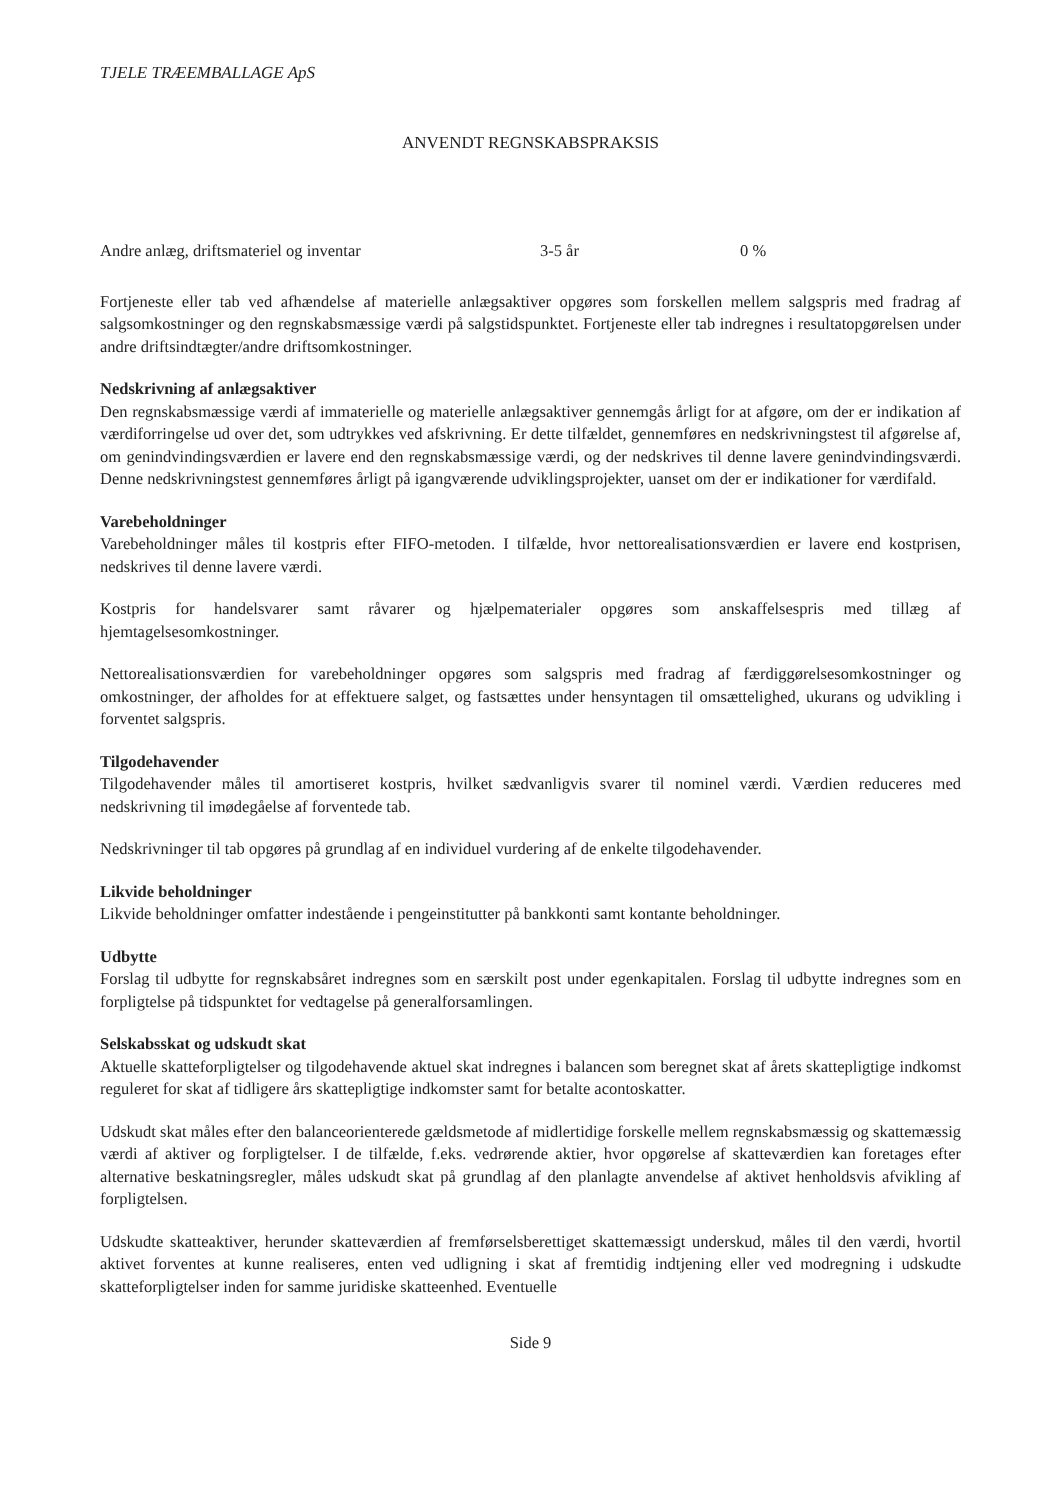TJELE TRÆEMBALLAGE ApS
ANVENDT REGNSKABSPRAKSIS
| Andre anlæg, driftsmateriel og inventar | 3-5 år | 0 % |
Fortjeneste eller tab ved afhændelse af materielle anlægsaktiver opgøres som forskellen mellem salgspris med fradrag af salgsomkostninger og den regnskabsmæssige værdi på salgstidspunktet. Fortjeneste eller tab indregnes i resultatopgørelsen under andre driftsindtægter/andre driftsomkostninger.
Nedskrivning af anlægsaktiver
Den regnskabsmæssige værdi af immaterielle og materielle anlægsaktiver gennemgås årligt for at afgøre, om der er indikation af værdiforringelse ud over det, som udtrykkes ved afskrivning. Er dette tilfældet, gennemføres en nedskrivningstest til afgørelse af, om genindvindingsværdien er lavere end den regnskabsmæssige værdi, og der nedskrives til denne lavere genindvindingsværdi. Denne nedskrivningstest gennemføres årligt på igangværende udviklingsprojekter, uanset om der er indikationer for værdifald.
Varebeholdninger
Varebeholdninger måles til kostpris efter FIFO-metoden. I tilfælde, hvor nettorealisationsværdien er lavere end kostprisen, nedskrives til denne lavere værdi.
Kostpris for handelsvarer samt råvarer og hjælpematerialer opgøres som anskaffelsespris med tillæg af hjemtagelsesomkostninger.
Nettorealisationsværdien for varebeholdninger opgøres som salgspris med fradrag af færdiggørelsesomkostninger og omkostninger, der afholdes for at effektuere salget, og fastsættes under hensyntagen til omsættelighed, ukurans og udvikling i forventet salgspris.
Tilgodehavender
Tilgodehavender måles til amortiseret kostpris, hvilket sædvanligvis svarer til nominel værdi. Værdien reduceres med nedskrivning til imødegåelse af forventede tab.
Nedskrivninger til tab opgøres på grundlag af en individuel vurdering af de enkelte tilgodehavender.
Likvide beholdninger
Likvide beholdninger omfatter indestående i pengeinstitutter på bankkonti samt kontante beholdninger.
Udbytte
Forslag til udbytte for regnskabsåret indregnes som en særskilt post under egenkapitalen. Forslag til udbytte indregnes som en forpligtelse på tidspunktet for vedtagelse på generalforsamlingen.
Selskabsskat og udskudt skat
Aktuelle skatteforpligtelser og tilgodehavende aktuel skat indregnes i balancen som beregnet skat af årets skattepligtige indkomst reguleret for skat af tidligere års skattepligtige indkomster samt for betalte acontoskatter.
Udskudt skat måles efter den balanceorienterede gældsmetode af midlertidige forskelle mellem regnskabsmæssig og skattemæssig værdi af aktiver og forpligtelser. I de tilfælde, f.eks. vedrørende aktier, hvor opgørelse af skatteværdien kan foretages efter alternative beskatningsregler, måles udskudt skat på grundlag af den planlagte anvendelse af aktivet henholdsvis afvikling af forpligtelsen.
Udskudte skatteaktiver, herunder skatteværdien af fremførselsberettiget skattemæssigt underskud, måles til den værdi, hvortil aktivet forventes at kunne realiseres, enten ved udligning i skat af fremtidig indtjening eller ved modregning i udskudte skatteforpligtelser inden for samme juridiske skatteenhed. Eventuelle
Side 9